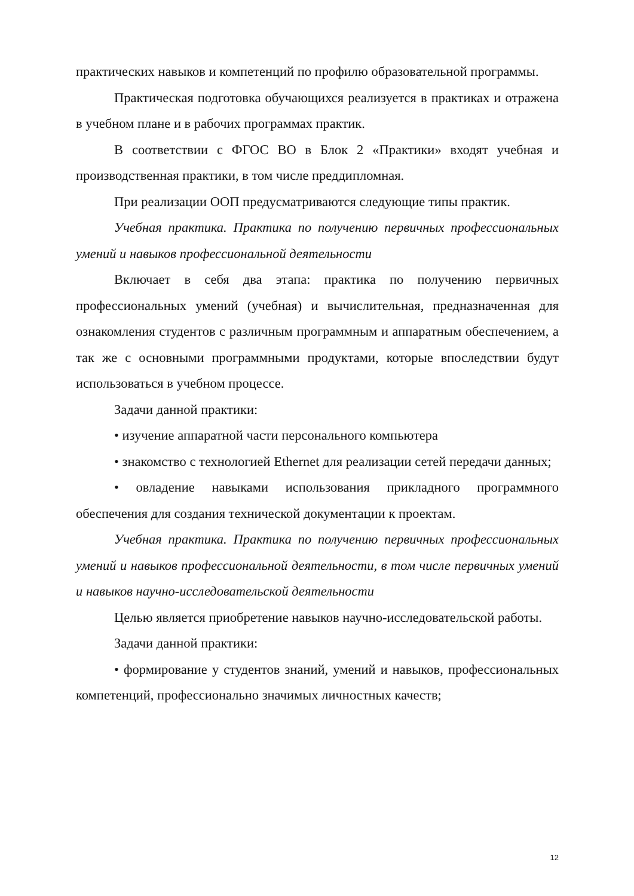практических навыков и компетенций по профилю образовательной программы.
Практическая подготовка обучающихся реализуется в практиках и отражена в учебном плане и в рабочих программах практик.
В соответствии с ФГОС ВО в Блок 2 «Практики» входят учебная и производственная практики, в том числе преддипломная.
При реализации ООП предусматриваются следующие типы практик.
Учебная практика. Практика по получению первичных профессиональных умений и навыков профессиональной деятельности
Включает в себя два этапа: практика по получению первичных профессиональных умений (учебная) и вычислительная, предназначенная для ознакомления студентов с различным программным и аппаратным обеспечением, а так же с основными программными продуктами, которые впоследствии будут использоваться в учебном процессе.
Задачи данной практики:
• изучение аппаратной части персонального компьютера
• знакомство с технологией Ethernet для реализации сетей передачи данных;
• овладение навыками использования прикладного программного обеспечения для создания технической документации к проектам.
Учебная практика. Практика по получению первичных профессиональных умений и навыков профессиональной деятельности, в том числе первичных умений и навыков научно-исследовательской деятельности
Целью является приобретение навыков научно-исследовательской работы.
Задачи данной практики:
• формирование у студентов знаний, умений и навыков, профессиональных компетенций, профессионально значимых личностных качеств;
12